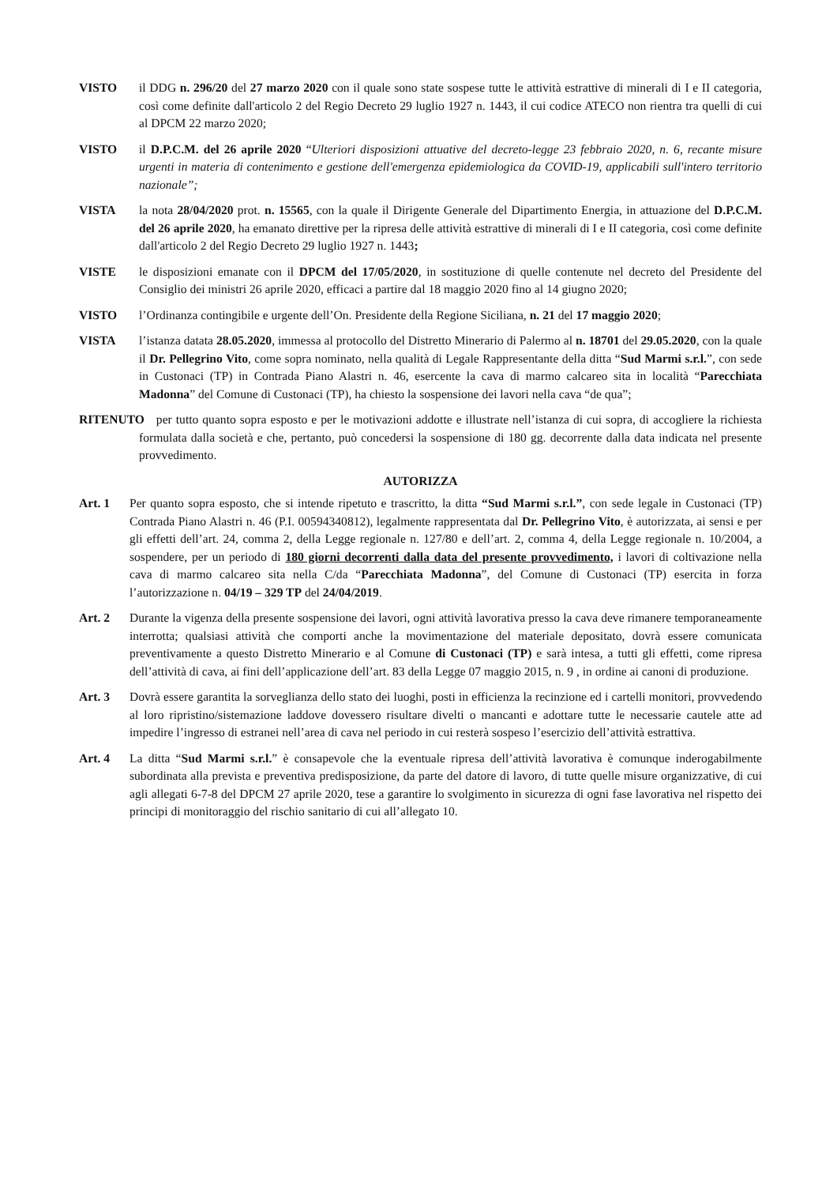VISTO il DDG n. 296/20 del 27 marzo 2020 con il quale sono state sospese tutte le attività estrattive di minerali di I e II categoria, così come definite dall'articolo 2 del Regio Decreto 29 luglio 1927 n. 1443, il cui codice ATECO non rientra tra quelli di cui al DPCM 22 marzo 2020;
VISTO il D.P.C.M. del 26 aprile 2020 “Ulteriori disposizioni attuative del decreto-legge 23 febbraio 2020, n. 6, recante misure urgenti in materia di contenimento e gestione dell'emergenza epidemiologica da COVID-19, applicabili sull'intero territorio nazionale”;
VISTA la nota 28/04/2020 prot. n. 15565, con la quale il Dirigente Generale del Dipartimento Energia, in attuazione del D.P.C.M. del 26 aprile 2020, ha emanato direttive per la ripresa delle attività estrattive di minerali di I e II categoria, così come definite dall'articolo 2 del Regio Decreto 29 luglio 1927 n. 1443;
VISTE le disposizioni emanate con il DPCM del 17/05/2020, in sostituzione di quelle contenute nel decreto del Presidente del Consiglio dei ministri 26 aprile 2020, efficaci a partire dal 18 maggio 2020 fino al 14 giugno 2020;
VISTO l’Ordinanza contingibile e urgente dell’On. Presidente della Regione Siciliana, n. 21 del 17 maggio 2020;
VISTA l’istanza datata 28.05.2020, immessa al protocollo del Distretto Minerario di Palermo al n. 18701 del 29.05.2020, con la quale il Dr. Pellegrino Vito, come sopra nominato, nella qualità di Legale Rappresentante della ditta “Sud Marmi s.r.l.”, con sede in Custonaci (TP) in Contrada Piano Alastri n. 46, esercente la cava di marmo calcareo sita in località “Parecchiata Madonna” del Comune di Custonaci (TP), ha chiesto la sospensione dei lavori nella cava “de qua”;
RITENUTO per tutto quanto sopra esposto e per le motivazioni addotte e illustrate nell’istanza di cui sopra, di accogliere la richiesta formulata dalla società e che, pertanto, può concedersi la sospensione di 180 gg. decorrente dalla data indicata nel presente provvedimento.
AUTORIZZA
Art. 1 Per quanto sopra esposto, che si intende ripetuto e trascritto, la ditta “Sud Marmi s.r.l.”, con sede legale in Custonaci (TP) Contrada Piano Alastri n. 46 (P.I. 00594340812), legalmente rappresentata dal Dr. Pellegrino Vito, è autorizzata, ai sensi e per gli effetti dell’art. 24, comma 2, della Legge regionale n. 127/80 e dell’art. 2, comma 4, della Legge regionale n. 10/2004, a sospendere, per un periodo di 180 giorni decorrenti dalla data del presente provvedimento, i lavori di coltivazione nella cava di marmo calcareo sita nella C/da “Parecchiata Madonna”, del Comune di Custonaci (TP) esercita in forza l’autorizzazione n. 04/19 – 329 TP del 24/04/2019.
Art. 2 Durante la vigenza della presente sospensione dei lavori, ogni attività lavorativa presso la cava deve rimanere temporaneamente interrotta; qualsiasi attività che comporti anche la movimentazione del materiale depositato, dovrà essere comunicata preventivamente a questo Distretto Minerario e al Comune di Custonaci (TP) e sarà intesa, a tutti gli effetti, come ripresa dell’attività di cava, ai fini dell’applicazione dell’art. 83 della Legge 07 maggio 2015, n. 9 , in ordine ai canoni di produzione.
Art. 3 Dovrà essere garantita la sorveglianza dello stato dei luoghi, posti in efficienza la recinzione ed i cartelli monitori, provvedendo al loro ripristino/sistemazione laddove dovessero risultare divelti o mancanti e adottare tutte le necessarie cautele atte ad impedire l’ingresso di estranei nell’area di cava nel periodo in cui resterà sospeso l’esercizio dell’attività estrattiva.
Art. 4 La ditta “Sud Marmi s.r.l.” è consapevole che la eventuale ripresa dell’attività lavorativa è comunque inderogabilmente subordinata alla prevista e preventiva predisposizione, da parte del datore di lavoro, di tutte quelle misure organizzative, di cui agli allegati 6-7-8 del DPCM 27 aprile 2020, tese a garantire lo svolgimento in sicurezza di ogni fase lavorativa nel rispetto dei principi di monitoraggio del rischio sanitario di cui all’allegato 10.